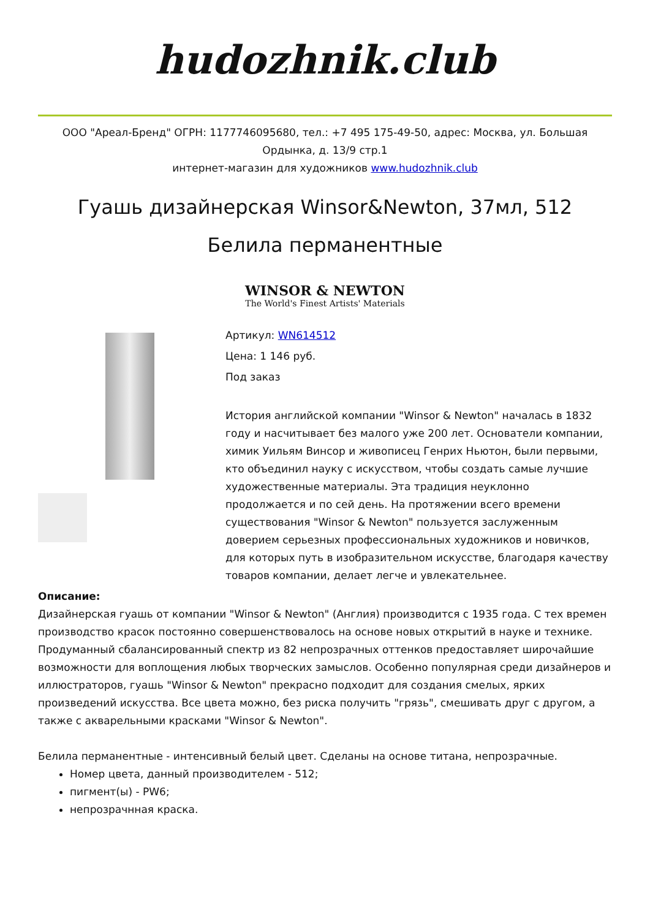hudozhnik.club
ООО "Ареал-Бренд" ОГРН: 1177746095680, тел.: +7 495 175-49-50, адрес: Москва, ул. Большая Ордынка, д. 13/9 стр.1
интернет-магазин для художников www.hudozhnik.club
Гуашь дизайнерская Winsor&Newton, 37мл, 512 Белила перманентные
WINSOR & NEWTON
The World's Finest Artists' Materials
Артикул: WN614512
Цена: 1 146 руб.
Под заказ
История английской компании "Winsor & Newton" началась в 1832 году и насчитывает без малого уже 200 лет. Основатели компании, химик Уильям Винсор и живописец Генрих Ньютон, были первыми, кто объединил науку с искусством, чтобы создать самые лучшие художественные материалы. Эта традиция неуклонно продолжается и по сей день. На протяжении всего времени существования "Winsor & Newton" пользуется заслуженным доверием серьезных профессиональных художников и новичков, для которых путь в изобразительном искусстве, благодаря качеству товаров компании, делает легче и увлекательнее.
Описание:
Дизайнерская гуашь от компании "Winsor & Newton" (Англия) производится с 1935 года. С тех времен производство красок постоянно совершенствовалось на основе новых открытий в науке и технике. Продуманный сбалансированный спектр из 82 непрозрачных оттенков предоставляет широчайшие возможности для воплощения любых творческих замыслов. Особенно популярная среди дизайнеров и иллюстраторов, гуашь "Winsor & Newton" прекрасно подходит для создания смелых, ярких произведений искусства. Все цвета можно, без риска получить "грязь", смешивать друг с другом, а также с акварельными красками "Winsor & Newton".
Белила перманентные - интенсивный белый цвет. Сделаны на основе титана, непрозрачные.
Номер цвета, данный производителем - 512;
пигмент(ы) - PW6;
непрозрачнная краска.